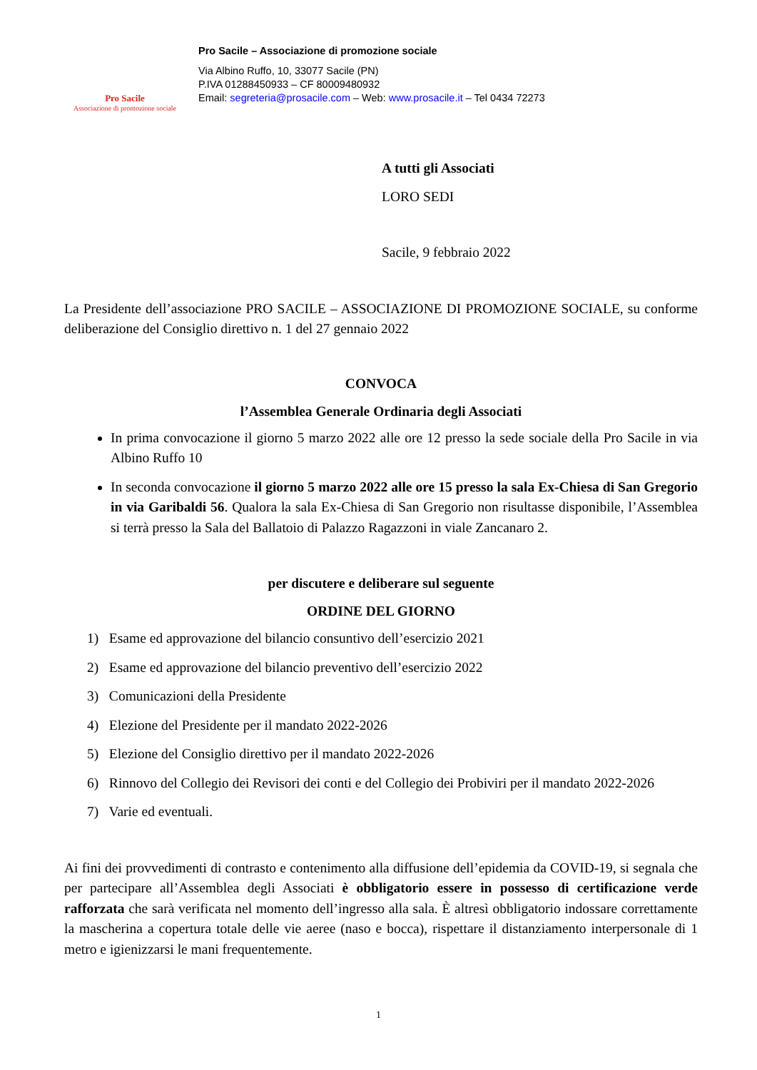Pro Sacile
Associazione di promozione sociale
Pro Sacile – Associazione di promozione sociale
Via Albino Ruffo, 10, 33077 Sacile (PN)
P.IVA 01288450933 – CF 80009480932
Email: segreteria@prosacile.com – Web: www.prosacile.it – Tel 0434 72273
A tutti gli Associati
LORO SEDI
Sacile, 9 febbraio 2022
La Presidente dell’associazione PRO SACILE – ASSOCIAZIONE DI PROMOZIONE SOCIALE, su conforme deliberazione del Consiglio direttivo n. 1 del 27 gennaio 2022
CONVOCA
l’Assemblea Generale Ordinaria degli Associati
In prima convocazione il giorno 5 marzo 2022 alle ore 12 presso la sede sociale della Pro Sacile in via Albino Ruffo 10
In seconda convocazione il giorno 5 marzo 2022 alle ore 15 presso la sala Ex-Chiesa di San Gregorio in via Garibaldi 56. Qualora la sala Ex-Chiesa di San Gregorio non risultasse disponibile, l’Assemblea si terrà presso la Sala del Ballatoio di Palazzo Ragazzoni in viale Zancanaro 2.
per discutere e deliberare sul seguente
ORDINE DEL GIORNO
1) Esame ed approvazione del bilancio consuntivo dell’esercizio 2021
2) Esame ed approvazione del bilancio preventivo dell’esercizio 2022
3) Comunicazioni della Presidente
4) Elezione del Presidente per il mandato 2022-2026
5) Elezione del Consiglio direttivo per il mandato 2022-2026
6) Rinnovo del Collegio dei Revisori dei conti e del Collegio dei Probiviri per il mandato 2022-2026
7) Varie ed eventuali.
Ai fini dei provvedimenti di contrasto e contenimento alla diffusione dell’epidemia da COVID-19, si segnala che per partecipare all’Assemblea degli Associati è obbligatorio essere in possesso di certificazione verde rafforzata che sarà verificata nel momento dell’ingresso alla sala. È altresì obbligatorio indossare correttamente la mascherina a copertura totale delle vie aeree (naso e bocca), rispettare il distanziamento interpersonale di 1 metro e igienizzarsi le mani frequentemente.
1